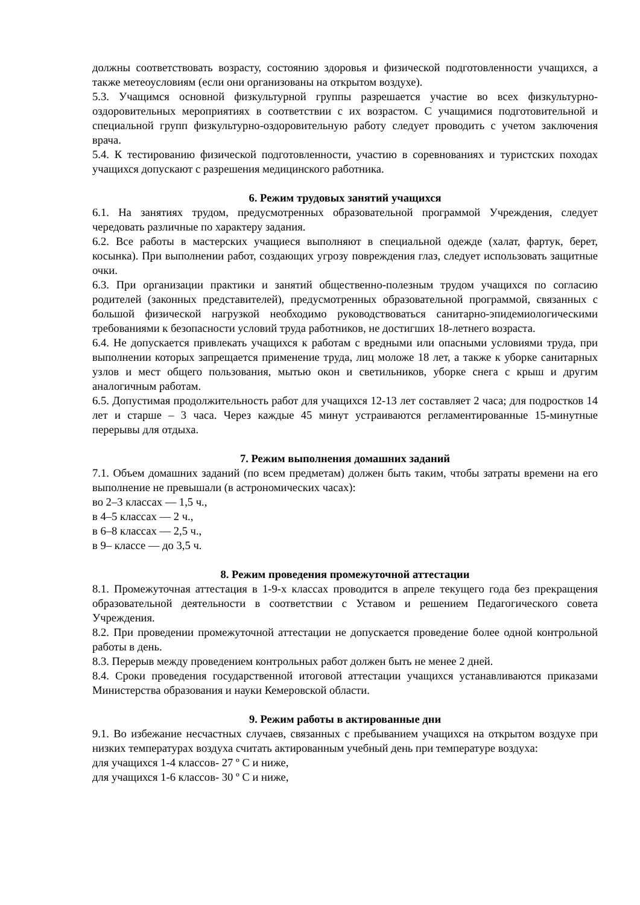должны соответствовать возрасту, состоянию здоровья и физической подготовленности учащихся, а также метеоусловиям (если они организованы на открытом воздухе).
5.3. Учащимся основной физкультурной группы разрешается участие во всех физкультурно-оздоровительных мероприятиях в соответствии с их возрастом. С учащимися подготовительной и специальной групп физкультурно-оздоровительную работу следует проводить с учетом заключения врача.
5.4. К тестированию физической подготовленности, участию в соревнованиях и туристских походах учащихся допускают с разрешения медицинского работника.
6. Режим трудовых занятий учащихся
6.1. На занятиях трудом, предусмотренных образовательной программой Учреждения, следует чередовать различные по характеру задания.
6.2. Все работы в мастерских учащиеся выполняют в специальной одежде (халат, фартук, берет, косынка). При выполнении работ, создающих угрозу повреждения глаз, следует использовать защитные очки.
6.3. При организации практики и занятий общественно-полезным трудом учащихся по согласию родителей (законных представителей), предусмотренных образовательной программой, связанных с большой физической нагрузкой необходимо руководствоваться санитарно-эпидемиологическими требованиями к безопасности условий труда работников, не достигших 18-летнего возраста.
6.4. Не допускается привлекать учащихся к работам с вредными или опасными условиями труда, при выполнении которых запрещается применение труда, лиц моложе 18 лет, а также к уборке санитарных узлов и мест общего пользования, мытью окон и светильников, уборке снега с крыш и другим аналогичным работам.
6.5. Допустимая продолжительность работ для учащихся 12-13 лет составляет 2 часа; для подростков 14 лет и старше – 3 часа. Через каждые 45 минут устраиваются регламентированные 15-минутные перерывы для отдыха.
7. Режим выполнения домашних заданий
7.1. Объем домашних заданий (по всем предметам) должен быть таким, чтобы затраты времени на его выполнение не превышали (в астрономических часах):
во 2–3 классах — 1,5 ч.,
в 4–5 классах — 2 ч.,
в 6–8 классах — 2,5 ч.,
в 9– классе — до 3,5 ч.
8. Режим проведения промежуточной аттестации
8.1. Промежуточная аттестация в 1-9-х классах проводится в апреле текущего года без прекращения образовательной деятельности в соответствии с Уставом и решением Педагогического совета Учреждения.
8.2. При проведении промежуточной аттестации не допускается проведение более одной контрольной работы в день.
8.3. Перерыв между проведением контрольных работ должен быть не менее 2 дней.
8.4. Сроки проведения государственной итоговой аттестации учащихся устанавливаются приказами Министерства образования и науки Кемеровской области.
9. Режим работы в актированные дни
9.1. Во избежание несчастных случаев, связанных с пребыванием учащихся на открытом воздухе при низких температурах воздуха считать актированным учебный день при температуре воздуха:
для учащихся 1-4 классов- 27 º С и ниже,
для учащихся 1-6 классов- 30 º С и ниже,